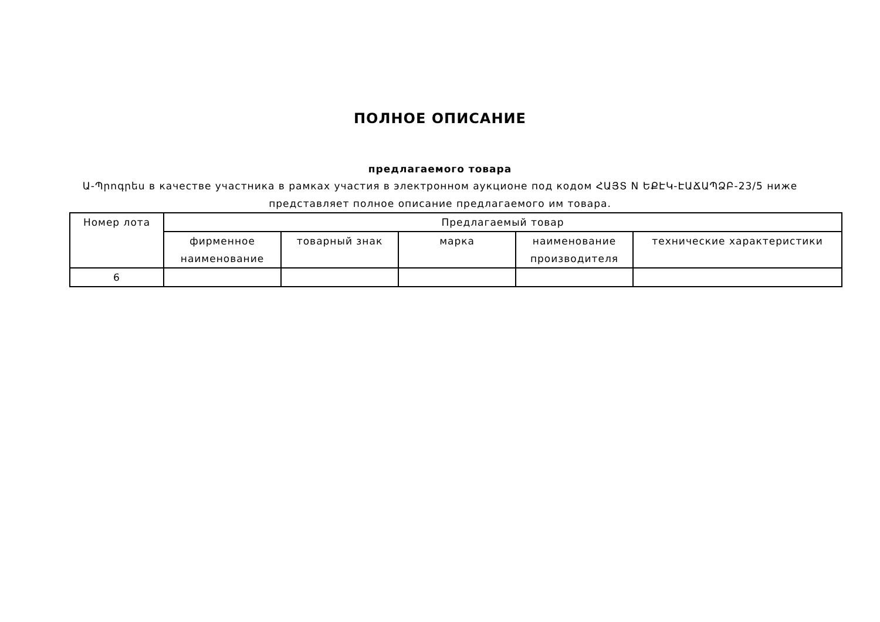ПОЛНОЕ ОПИСАНИЕ
предлагаемого товара
Ա-Պրոգրես в качестве участника в рамках участия в электронном аукционе под кодом ՀԱՅՏ N ԵՔԷԿ-ԷԱՃԱՊՁԲ-23/5 ниже представляет полное описание предлагаемого им товара.
| Номер лота | Предлагаемый товар | | | | |
| --- | --- | --- | --- | --- | --- |
| | фирменное наименование | товарный знак | марка | наименование производителя | технические характеристики |
| 6 | | | | | |